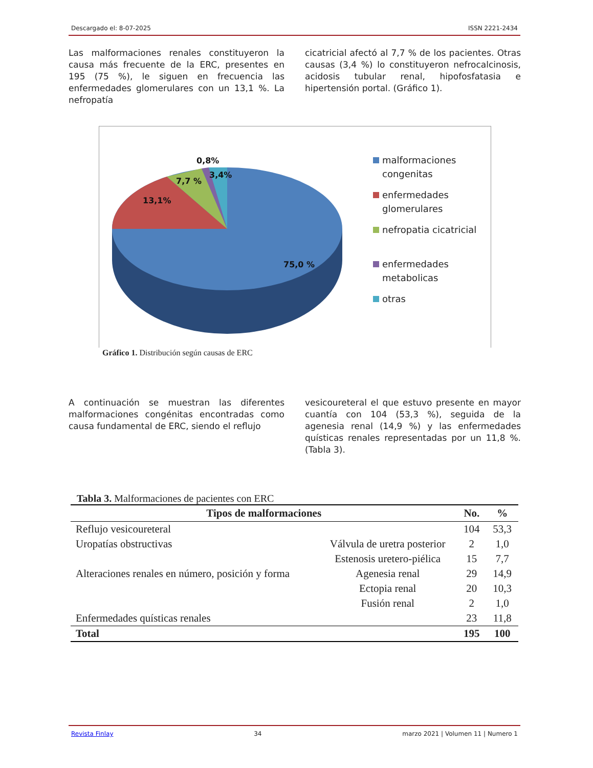Descargado el: 8-07-2025 ISSN 2221-2434
Las malformaciones renales constituyeron la causa más frecuente de la ERC, presentes en 195 (75 %), le siguen en frecuencia las enfermedades glomerulares con un 13,1 %. La nefropatía
cicatricial afectó al 7,7 % de los pacientes. Otras causas (3,4 %) lo constituyeron nefrocalcinosis, acidosis tubular renal, hipofosfatasia e hipertensión portal. (Gráfico 1).
0,8%
3,4%
7,7 %
13,1%
75,0 %
malformaciones
congenitas
enfermedades
glomerulares
nefropatia cicatricial
enfermedades
metabolicas
otras
Gráfico 1. Distribución según causas de ERC
A continuación se muestran las diferentes malformaciones congénitas encontradas como causa fundamental de ERC, siendo el reflujo
vesicoureteral el que estuvo presente en mayor cuantía con 104 (53,3 %), seguida de la agenesia renal (14,9 %) y las enfermedades quísticas renales representadas por un 11,8 %. (Tabla 3).
Tabla 3. Malformaciones de pacientes con ERC
| Tipos de malformaciones | | No. | % |
| --- | --- | --- | --- |
| Reflujo vesicoureteral | | 104 | 53,3 |
| Uropatías obstructivas | Válvula de uretra posterior | 2 | 1,0 |
| | Estenosis uretero-piélica | 15 | 7,7 |
| Alteraciones renales en número, posición y forma | Agenesia renal | 29 | 14,9 |
| | Ectopia renal | 20 | 10,3 |
| | Fusión renal | 2 | 1,0 |
| Enfermedades quísticas renales | | 23 | 11,8 |
| Total | | 195 | 100 |
Revista Finlay 34 marzo 2021 | Volumen 11 | Numero 1